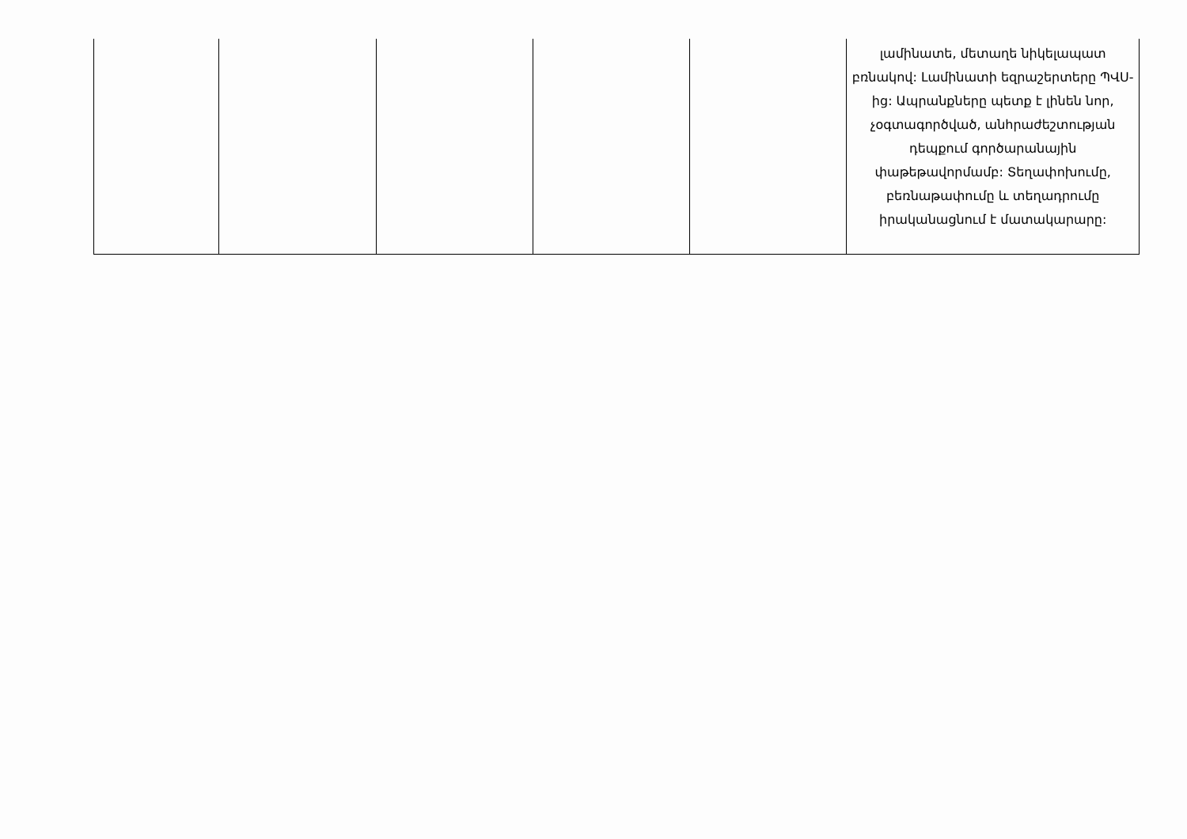| | | | | | լամինատե, մետաղե նիկելապատ բռնակով: Լամինատի եզրաշերտերը ՊՎՍ-ից: Ապրանքները պետք է լինեն նոր, չօգտագործված, անհրաժեշտության դեպքում գործարանային փաթեթավորմամբ: Տեղափոխումը, բեռնաթափումը և տեղադրումը իրականացնում է մատակարարը: |